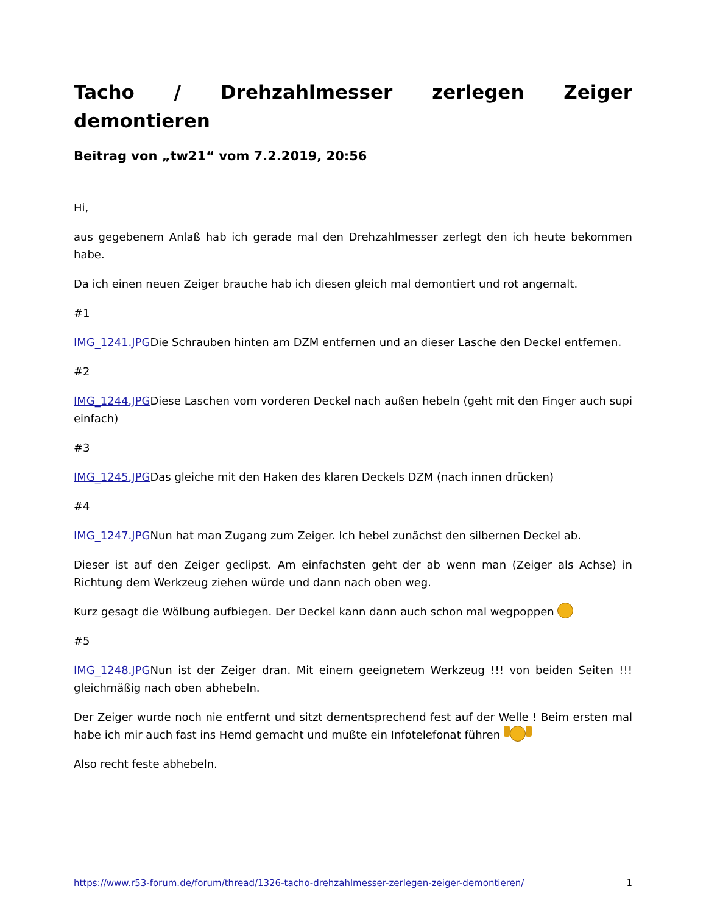Tacho / Drehzahlmesser zerlegen Zeiger demontieren
Beitrag von „tw21“ vom 7.2.2019, 20:56
Hi,
aus gegebenem Anlaß hab ich gerade mal den Drehzahlmesser zerlegt den ich heute bekommen habe.
Da ich einen neuen Zeiger brauche hab ich diesen gleich mal demontiert und rot angemalt.
#1
IMG_1241.JPGDie Schrauben hinten am DZM entfernen und an dieser Lasche den Deckel entfernen.
#2
IMG_1244.JPGDiese Laschen vom vorderen Deckel nach außen hebeln (geht mit den Finger auch supi einfach)
#3
IMG_1245.JPGDas gleiche mit den Haken des klaren Deckels DZM (nach innen drücken)
#4
IMG_1247.JPGNun hat man Zugang zum Zeiger. Ich hebel zunächst den silbernen Deckel ab.
Dieser ist auf den Zeiger geclipst. Am einfachsten geht der ab wenn man (Zeiger als Achse) in Richtung dem Werkzeug ziehen würde und dann nach oben weg.
Kurz gesagt die Wölbung aufbiegen. Der Deckel kann dann auch schon mal wegpoppen
#5
IMG_1248.JPGNun ist der Zeiger dran. Mit einem geeignetem Werkzeug !!! von beiden Seiten !!! gleichmäßig nach oben abhebeln.
Der Zeiger wurde noch nie entfernt und sitzt dementsprechend fest auf der Welle ! Beim ersten mal habe ich mir auch fast ins Hemd gemacht und mußte ein Infotelefonat führen
Also recht feste abhebeln.
https://www.r53-forum.de/forum/thread/1326-tacho-drehzahlmesser-zerlegen-zeiger-demontieren/ 1